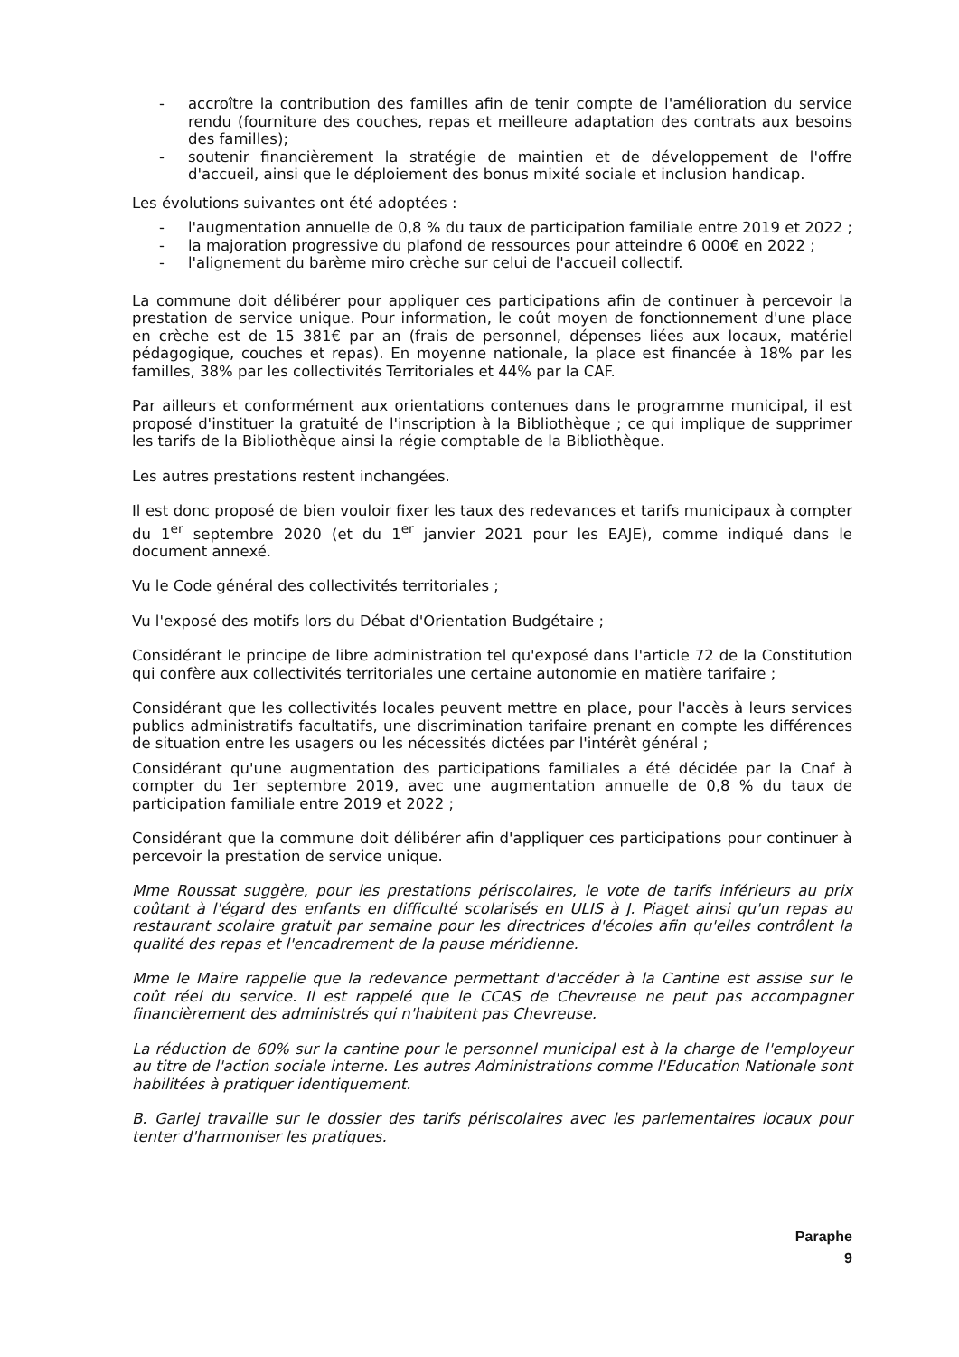- accroître la contribution des familles afin de tenir compte de l'amélioration du service rendu (fourniture des couches, repas et meilleure adaptation des contrats aux besoins des familles);
- soutenir financièrement la stratégie de maintien et de développement de l'offre d'accueil, ainsi que le déploiement des bonus mixité sociale et inclusion handicap.
Les évolutions suivantes ont été adoptées :
- l'augmentation annuelle de 0,8 % du taux de participation familiale entre 2019 et 2022 ;
- la majoration progressive du plafond de ressources pour atteindre 6 000€ en 2022 ;
- l'alignement du barème miro crèche sur celui de l'accueil collectif.
La commune doit délibérer pour appliquer ces participations afin de continuer à percevoir la prestation de service unique. Pour information, le coût moyen de fonctionnement d'une place en crèche est de 15 381€ par an (frais de personnel, dépenses liées aux locaux, matériel pédagogique, couches et repas). En moyenne nationale, la place est financée à 18% par les familles, 38% par les collectivités Territoriales et 44% par la CAF.
Par ailleurs et conformément aux orientations contenues dans le programme municipal, il est proposé d'instituer la gratuité de l'inscription à la Bibliothèque ; ce qui implique de supprimer les tarifs de la Bibliothèque ainsi la régie comptable de la Bibliothèque.
Les autres prestations restent inchangées.
Il est donc proposé de bien vouloir fixer les taux des redevances et tarifs municipaux à compter du 1<sup>er</sup> septembre 2020 (et du 1<sup>er</sup> janvier 2021 pour les EAJE), comme indiqué dans le document annexé.
Vu le Code général des collectivités territoriales ;
Vu l'exposé des motifs lors du Débat d'Orientation Budgétaire ;
Considérant le principe de libre administration tel qu'exposé dans l'article 72 de la Constitution qui confère aux collectivités territoriales une certaine autonomie en matière tarifaire ;
Considérant que les collectivités locales peuvent mettre en place, pour l'accès à leurs services publics administratifs facultatifs, une discrimination tarifaire prenant en compte les différences de situation entre les usagers ou les nécessités dictées par l'intérêt général ;
Considérant qu'une augmentation des participations familiales a été décidée par la Cnaf à compter du 1er septembre 2019, avec une augmentation annuelle de 0,8 % du taux de participation familiale entre 2019 et 2022 ;
Considérant que la commune doit délibérer afin d'appliquer ces participations pour continuer à percevoir la prestation de service unique.
Mme Roussat suggère, pour les prestations périscolaires, le vote de tarifs inférieurs au prix coûtant à l'égard des enfants en difficulté scolarisés en ULIS à J. Piaget ainsi qu'un repas au restaurant scolaire gratuit par semaine pour les directrices d'écoles afin qu'elles contrôlent la qualité des repas et l'encadrement de la pause méridienne.
Mme le Maire rappelle que la redevance permettant d'accéder à la Cantine est assise sur le coût réel du service. Il est rappelé que le CCAS de Chevreuse ne peut pas accompagner financièrement des administrés qui n'habitent pas Chevreuse.
La réduction de 60% sur la cantine pour le personnel municipal est à la charge de l'employeur au titre de l'action sociale interne. Les autres Administrations comme l'Education Nationale sont habilitées à pratiquer identiquement.
B. Garlej travaille sur le dossier des tarifs périscolaires avec les parlementaires locaux pour tenter d'harmoniser les pratiques.
Paraphe
9